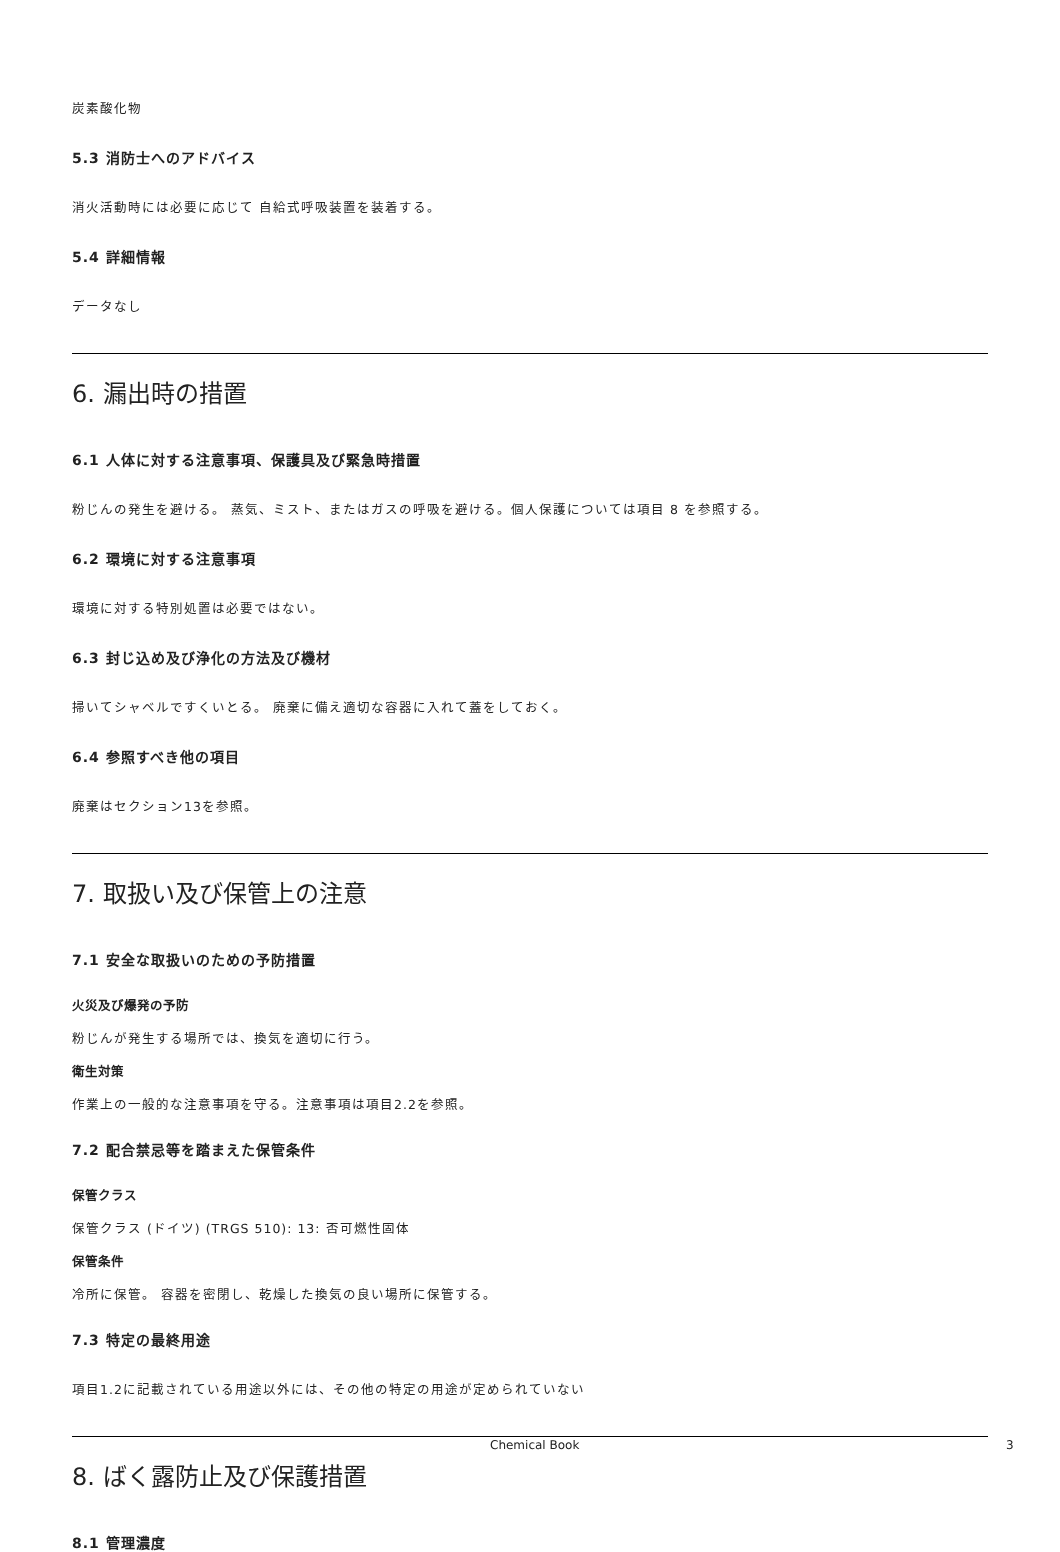炭素酸化物
5.3 消防士へのアドバイス
消火活動時には必要に応じて 自給式呼吸装置を装着する。
5.4 詳細情報
データなし
6. 漏出時の措置
6.1 人体に対する注意事項、保護具及び緊急時措置
粉じんの発生を避ける。 蒸気、ミスト、またはガスの呼吸を避ける。個人保護については項目 8 を参照する。
6.2 環境に対する注意事項
環境に対する特別処置は必要ではない。
6.3 封じ込め及び浄化の方法及び機材
掃いてシャベルですくいとる。 廃棄に備え適切な容器に入れて蓋をしておく。
6.4 参照すべき他の項目
廃棄はセクション13を参照。
7. 取扱い及び保管上の注意
7.1 安全な取扱いのための予防措置
火災及び爆発の予防
粉じんが発生する場所では、換気を適切に行う。
衛生対策
作業上の一般的な注意事項を守る。注意事項は項目2.2を参照。
7.2 配合禁忌等を踏まえた保管条件
保管クラス
保管クラス (ドイツ) (TRGS 510): 13: 否可燃性固体
保管条件
冷所に保管。 容器を密閉し、乾燥した換気の良い場所に保管する。
7.3 特定の最終用途
項目1.2に記載されている用途以外には、その他の特定の用途が定められていない
8. ばく露防止及び保護措置
8.1 管理濃度
Chemical Book 3